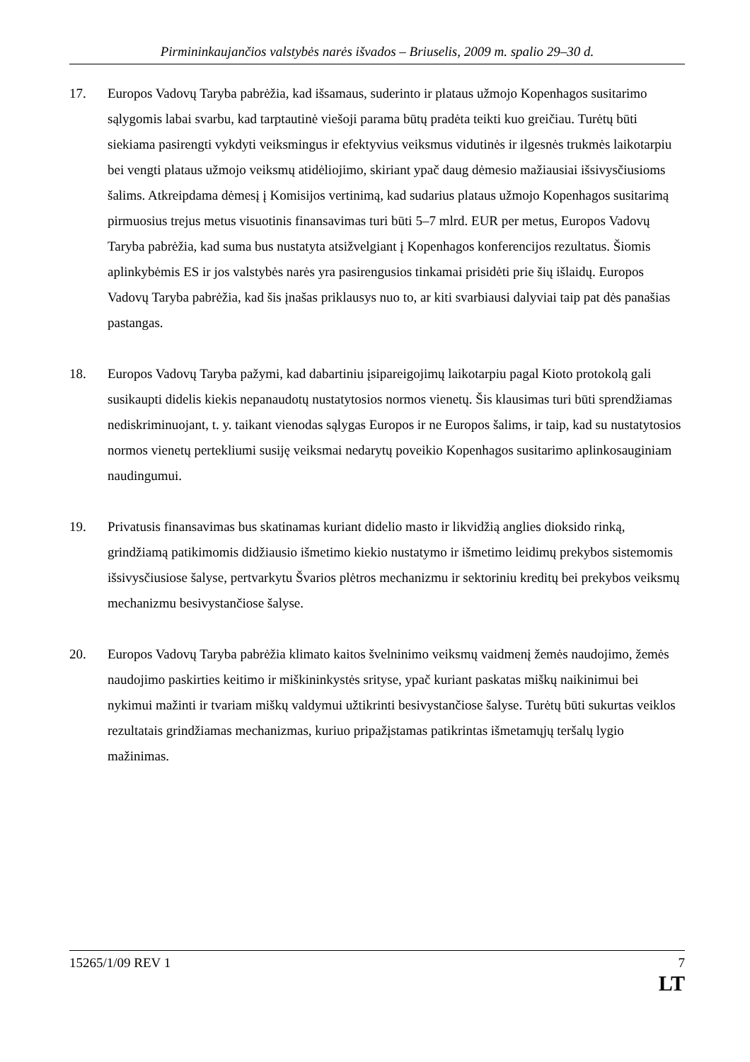Pirmininkaujančios valstybės narės išvados – Briuselis, 2009 m. spalio 29–30 d.
17. Europos Vadovų Taryba pabrėžia, kad išsamaus, suderinto ir plataus užmojo Kopenhagos susitarimo sąlygomis labai svarbu, kad tarptautinė viešoji parama būtų pradėta teikti kuo greičiau. Turėtų būti siekiama pasirengti vykdyti veiksmingus ir efektyvius veiksmus vidutinės ir ilgesnės trukmės laikotarpiu bei vengti plataus užmojo veiksmų atidėliojimo, skiriant ypač daug dėmesio mažiausiai išsivysčiusioms šalims. Atkreipdama dėmesį į Komisijos vertinimą, kad sudarius plataus užmojo Kopenhagos susitarimą pirmuosius trejus metus visuotinis finansavimas turi būti 5–7 mlrd. EUR per metus, Europos Vadovų Taryba pabrėžia, kad suma bus nustatyta atsižvelgiant į Kopenhagos konferencijos rezultatus. Šiomis aplinkybėmis ES ir jos valstybės narės yra pasirengusios tinkamai prisidėti prie šių išlaidų. Europos Vadovų Taryba pabrėžia, kad šis įnašas priklausys nuo to, ar kiti svarbiausi dalyviai taip pat dės panašias pastangas.
18. Europos Vadovų Taryba pažymi, kad dabartiniu įsipareigojimų laikotarpiu pagal Kioto protokolą gali susikaupti didelis kiekis nepanaudotų nustatytosios normos vienetų. Šis klausimas turi būti sprendžiamas nediskriminuojant, t. y. taikant vienodas sąlygas Europos ir ne Europos šalims, ir taip, kad su nustatytosios normos vienetų pertekliumi susiję veiksmai nedarytų poveikio Kopenhagos susitarimo aplinkosauginiam naudingumui.
19. Privatusis finansavimas bus skatinamas kuriant didelio masto ir likvidžią anglies dioksido rinką, grindžiamą patikimomis didžiausio išmetimo kiekio nustatymo ir išmetimo leidimų prekybos sistemomis išsivysčiusiose šalyse, pertvarkytu Švarios plėtros mechanizmu ir sektoriniu kreditų bei prekybos veiksmų mechanizmu besivystančiose šalyse.
20. Europos Vadovų Taryba pabrėžia klimato kaitos švelninimo veiksmų vaidmenį žemės naudojimo, žemės naudojimo paskirties keitimo ir miškininkystės srityse, ypač kuriant paskatas miškų naikinimui bei nykimui mažinti ir tvariam miškų valdymui užtikrinti besivystančiose šalyse. Turėtų būti sukurtas veiklos rezultatais grindžiamas mechanizmas, kuriuo pripažįstamas patikrintas išmetamųjų teršalų lygio mažinimas.
15265/1/09 REV 1 7
LT